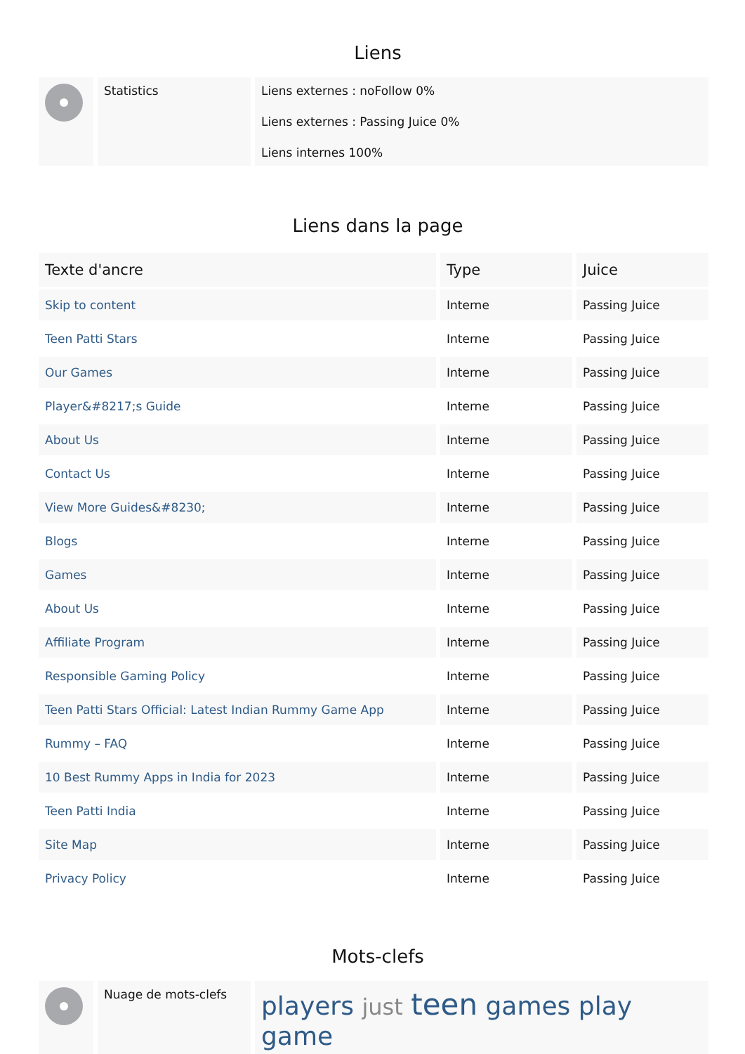Liens
| | Statistics | Liens externes : noFollow 0% Liens externes : Passing Juice 0% Liens internes 100% |
Liens dans la page
| Texte d'ancre | Type | Juice |
| --- | --- | --- |
| Skip to content | Interne | Passing Juice |
| Teen Patti Stars | Interne | Passing Juice |
| Our Games | Interne | Passing Juice |
| Player&#8217;s Guide | Interne | Passing Juice |
| About Us | Interne | Passing Juice |
| Contact Us | Interne | Passing Juice |
| View More Guides&#8230; | Interne | Passing Juice |
| Blogs | Interne | Passing Juice |
| Games | Interne | Passing Juice |
| About Us | Interne | Passing Juice |
| Affiliate Program | Interne | Passing Juice |
| Responsible Gaming Policy | Interne | Passing Juice |
| Teen Patti Stars Official: Latest Indian Rummy Game App | Interne | Passing Juice |
| Rummy – FAQ | Interne | Passing Juice |
| 10 Best Rummy Apps in India for 2023 | Interne | Passing Juice |
| Teen Patti India | Interne | Passing Juice |
| Site Map | Interne | Passing Juice |
| Privacy Policy | Interne | Passing Juice |
Mots-clefs
| | Nuage de mots-clefs | players just teen games play game |